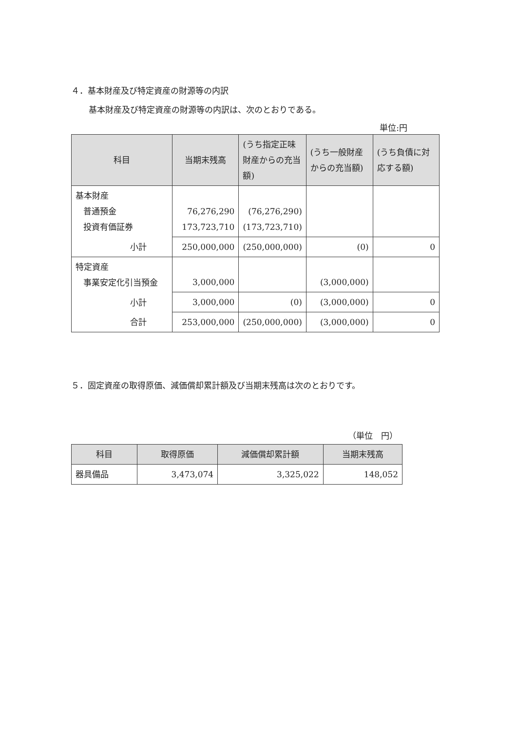４．基本財産及び特定資産の財源等の内訳
基本財産及び特定資産の財源等の内訳は、次のとおりである。
単位:円
| 科目 | 当期末残高 | (うち指定正味財産からの充当額) | (うち一般財産からの充当額) | (うち負債に対応する額) |
| --- | --- | --- | --- | --- |
| 基本財産 普通預金 投資有価証券 | 76,276,290 173,723,710 | (76,276,290) (173,723,710) | | |
| 小計 | 250,000,000 | (250,000,000) | (0) | 0 |
| 特定資産 事業安定化引当預金 | 3,000,000 | | (3,000,000) | |
| 小計 | 3,000,000 | (0) | (3,000,000) | 0 |
| 合計 | 253,000,000 | (250,000,000) | (3,000,000) | 0 |
５．固定資産の取得原価、減価償却累計額及び当期末残高は次のとおりです。
（単位　円）
| 科目 | 取得原価 | 減価償却累計額 | 当期末残高 |
| --- | --- | --- | --- |
| 器具備品 | 3,473,074 | 3,325,022 | 148,052 |